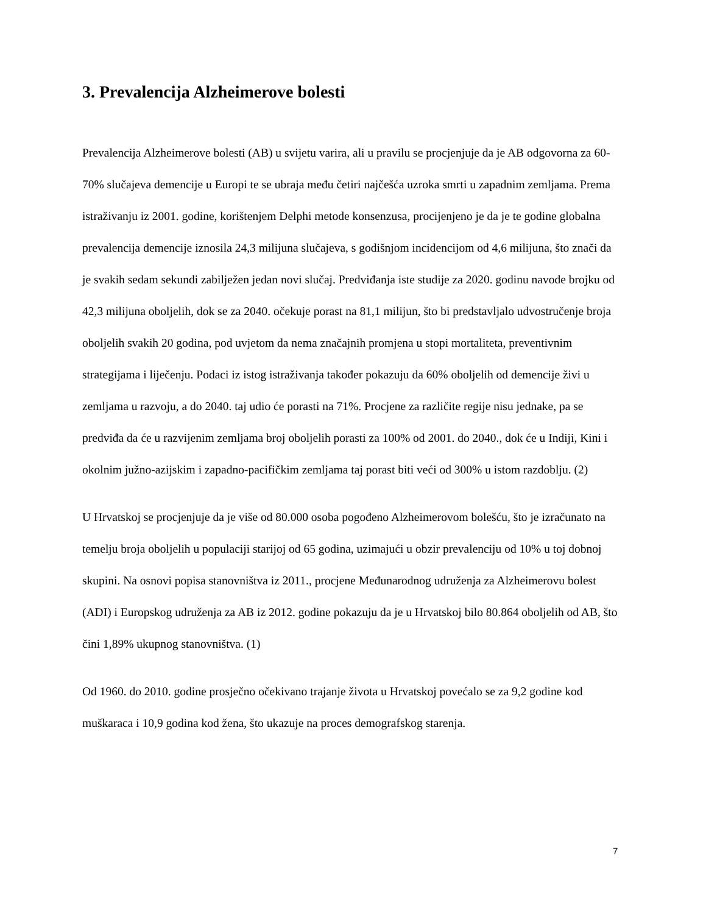3. Prevalencija Alzheimerove bolesti
Prevalencija Alzheimerove bolesti (AB) u svijetu varira, ali u pravilu se procjenjuje da je AB odgovorna za 60-70% slučajeva demencije u Europi te se ubraja među četiri najčešća uzroka smrti u zapadnim zemljama. Prema istraživanju iz 2001. godine, korištenjem Delphi metode konsenzusa, procijenjeno je da je te godine globalna prevalencija demencije iznosila 24,3 milijuna slučajeva, s godišnjom incidencijom od 4,6 milijuna, što znači da je svakih sedam sekundi zabilježen jedan novi slučaj. Predviđanja iste studije za 2020. godinu navode brojku od 42,3 milijuna oboljelih, dok se za 2040. očekuje porast na 81,1 milijun, što bi predstavljalo udvostručenje broja oboljelih svakih 20 godina, pod uvjetom da nema značajnih promjena u stopi mortaliteta, preventivnim strategijama i liječenju. Podaci iz istog istraživanja također pokazuju da 60% oboljelih od demencije živi u zemljama u razvoju, a do 2040. taj udio će porasti na 71%. Procjene za različite regije nisu jednake, pa se predviđa da će u razvijenim zemljama broj oboljelih porasti za 100% od 2001. do 2040., dok će u Indiji, Kini i okolnim južno-azijskim i zapadno-pacifičkim zemljama taj porast biti veći od 300% u istom razdoblju. (2)
U Hrvatskoj se procjenjuje da je više od 80.000 osoba pogođeno Alzheimerovom bolešću, što je izračunato na temelju broja oboljelih u populaciji starijoj od 65 godina, uzimajući u obzir prevalenciju od 10% u toj dobnoj skupini. Na osnovi popisa stanovništva iz 2011., procjene Međunarodnog udruženja za Alzheimerovu bolest (ADI) i Europskog udruženja za AB iz 2012. godine pokazuju da je u Hrvatskoj bilo 80.864 oboljelih od AB, što čini 1,89% ukupnog stanovništva. (1)
Od 1960. do 2010. godine prosječno očekivano trajanje života u Hrvatskoj povećalo se za 9,2 godine kod muškaraca i 10,9 godina kod žena, što ukazuje na proces demografskog starenja.
7